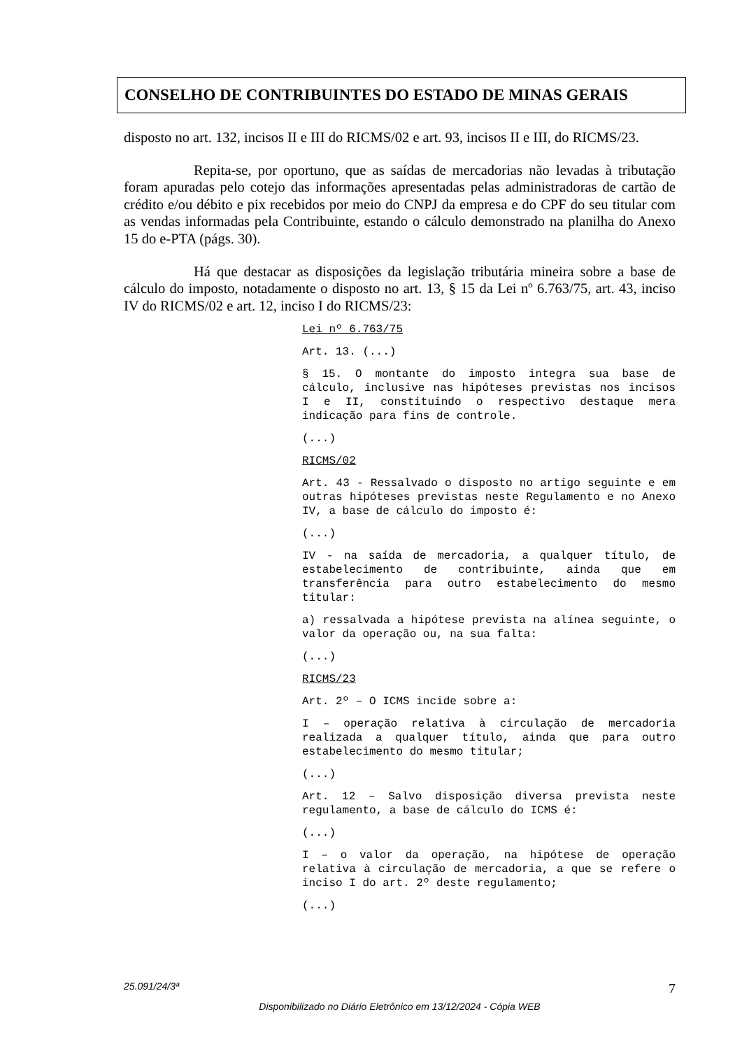CONSELHO DE CONTRIBUINTES DO ESTADO DE MINAS GERAIS
disposto no art. 132, incisos II e III do RICMS/02 e art. 93, incisos II e III, do RICMS/23.
Repita-se, por oportuno, que as saídas de mercadorias não levadas à tributação foram apuradas pelo cotejo das informações apresentadas pelas administradoras de cartão de crédito e/ou débito e pix recebidos por meio do CNPJ da empresa e do CPF do seu titular com as vendas informadas pela Contribuinte, estando o cálculo demonstrado na planilha do Anexo 15 do e-PTA (págs. 30).
Há que destacar as disposições da legislação tributária mineira sobre a base de cálculo do imposto, notadamente o disposto no art. 13, § 15 da Lei nº 6.763/75, art. 43, inciso IV do RICMS/02 e art. 12, inciso I do RICMS/23:
Lei nº 6.763/75
Art. 13. (...)
§ 15. O montante do imposto integra sua base de cálculo, inclusive nas hipóteses previstas nos incisos I e II, constituindo o respectivo destaque mera indicação para fins de controle.
(...)
RICMS/02
Art. 43 - Ressalvado o disposto no artigo seguinte e em outras hipóteses previstas neste Regulamento e no Anexo IV, a base de cálculo do imposto é:
(...)
IV - na saída de mercadoria, a qualquer título, de estabelecimento de contribuinte, ainda que em transferência para outro estabelecimento do mesmo titular:
a) ressalvada a hipótese prevista na alínea seguinte, o valor da operação ou, na sua falta:
(...)
RICMS/23
Art. 2º – O ICMS incide sobre a:
I – operação relativa à circulação de mercadoria realizada a qualquer título, ainda que para outro estabelecimento do mesmo titular;
(...)
Art. 12 – Salvo disposição diversa prevista neste regulamento, a base de cálculo do ICMS é:
(...)
I – o valor da operação, na hipótese de operação relativa à circulação de mercadoria, a que se refere o inciso I do art. 2º deste regulamento;
(...)
25.091/24/3ª 7
Disponibilizado no Diário Eletrônico em 13/12/2024 - Cópia WEB